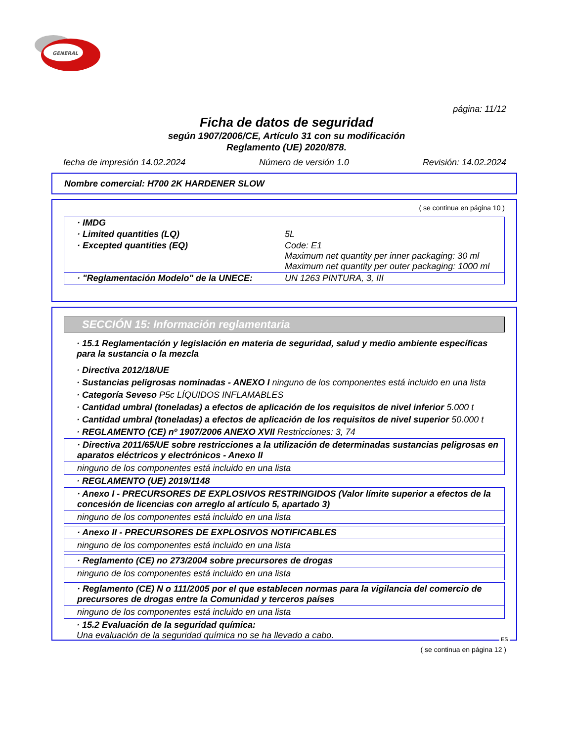GENERAL
página: 11/12
Ficha de datos de seguridad
según 1907/2006/CE, Artículo 31 con su modificación
Reglamento (UE) 2020/878.
fecha de impresión 14.02.2024 Número de versión 1.0 Revisión: 14.02.2024
Nombre comercial: H700 2K HARDENER SLOW
( se continua en página 10 )
| · IMDG | |
| · Limited quantities (LQ) | 5L |
| · Excepted quantities (EQ) | Code: E1 Maximum net quantity per inner packaging: 30 ml Maximum net quantity per outer packaging: 1000 ml |
| · "Reglamentación Modelo" de la UNECE: | UN 1263 PINTURA, 3, III |
SECCIÓN 15: Información reglamentaria
· 15.1 Reglamentación y legislación en materia de seguridad, salud y medio ambiente específicas para la sustancia o la mezcla
· Directiva 2012/18/UE
· Sustancias peligrosas nominadas - ANEXO I ninguno de los componentes está incluido en una lista
· Categoría Seveso P5c LÍQUIDOS INFLAMABLES
· Cantidad umbral (toneladas) a efectos de aplicación de los requisitos de nivel inferior 5.000 t
· Cantidad umbral (toneladas) a efectos de aplicación de los requisitos de nivel superior 50.000 t
· REGLAMENTO (CE) nº 1907/2006 ANEXO XVII Restricciones: 3, 74
· Directiva 2011/65/UE sobre restricciones a la utilización de determinadas sustancias peligrosas en aparatos eléctricos y electrónicos - Anexo II
ninguno de los componentes está incluido en una lista
· REGLAMENTO (UE) 2019/1148
· Anexo I - PRECURSORES DE EXPLOSIVOS RESTRINGIDOS (Valor límite superior a efectos de la concesión de licencias con arreglo al artículo 5, apartado 3)
ninguno de los componentes está incluido en una lista
· Anexo II - PRECURSORES DE EXPLOSIVOS NOTIFICABLES
ninguno de los componentes está incluido en una lista
· Reglamento (CE) no 273/2004 sobre precursores de drogas
ninguno de los componentes está incluido en una lista
· Reglamento (CE) N o 111/2005 por el que establecen normas para la vigilancia del comercio de precursores de drogas entre la Comunidad y terceros países
ninguno de los componentes está incluido en una lista
· 15.2 Evaluación de la seguridad química:
Una evaluación de la seguridad química no se ha llevado a cabo.
ES
( se continua en página 12 )